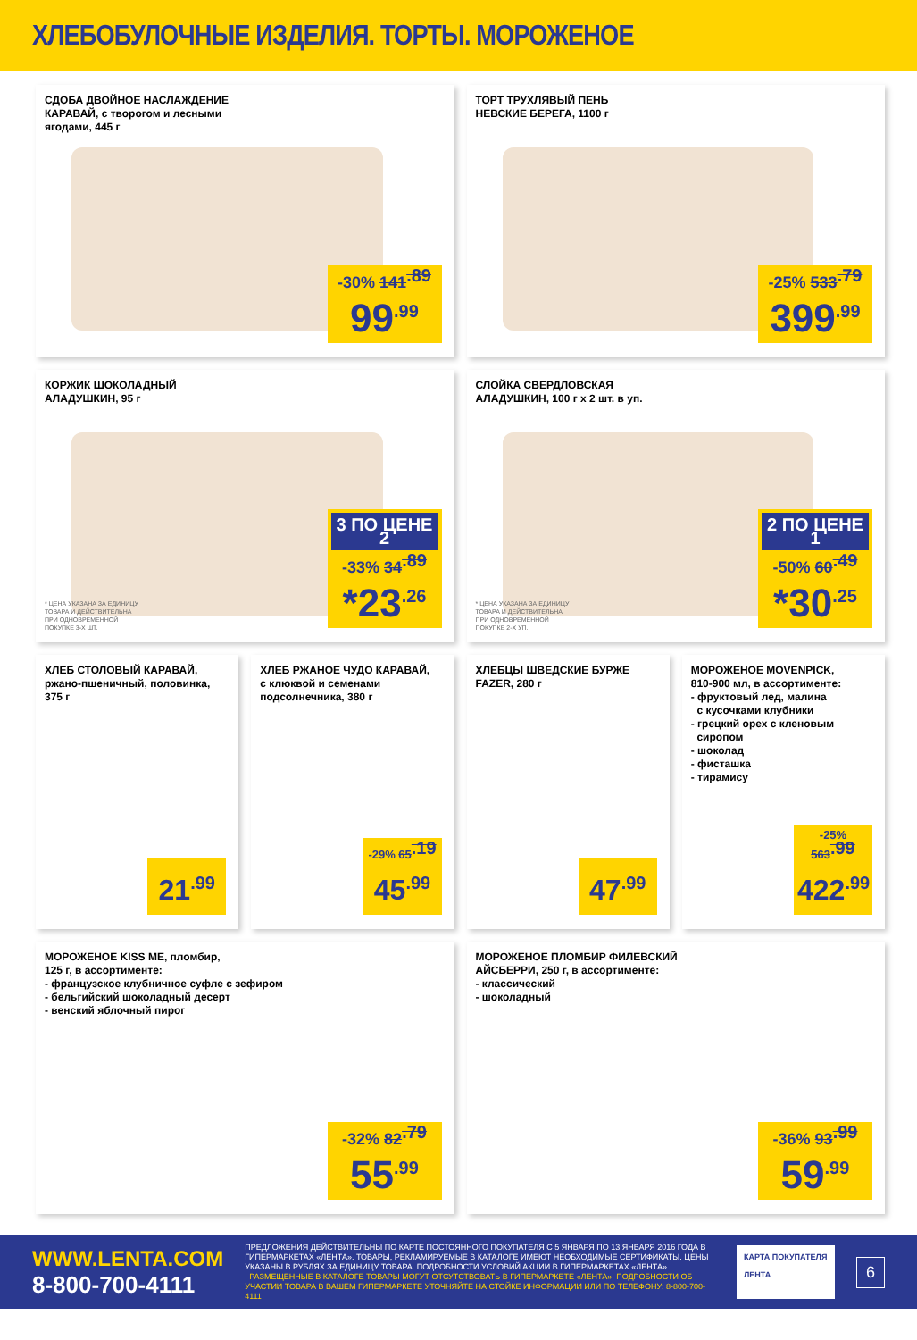ХЛЕБОБУЛОЧНЫЕ ИЗДЕЛИЯ. ТОРТЫ. МОРОЖЕНОЕ
СДОБА ДВОЙНОЕ НАСЛАЖДЕНИЕ
КАРАВАЙ, с творогом и лесными
ягодами, 445 г
-30% 141<sup>.89</sup>
99<sup>.99</sup>
ТОРТ ТРУХЛЯВЫЙ ПЕНЬ
НЕВСКИЕ БЕРЕГА, 1100 г
-25% 533<sup>.79</sup>
399<sup>.99</sup>
КОРЖИК ШОКОЛАДНЫЙ
АЛАДУШКИН, 95 г
* ЦЕНА УКАЗАНА ЗА ЕДИНИЦУ
ТОВАРА И ДЕЙСТВИТЕЛЬНА
ПРИ ОДНОВРЕМЕННОЙ
ПОКУПКЕ 3-Х ШТ.
3 ПО ЦЕНЕ 2
-33% 34<sup>.89</sup>
*23<sup>.26</sup>
СЛОЙКА СВЕРДЛОВСКАЯ
АЛАДУШКИН, 100 г х 2 шт. в уп.
* ЦЕНА УКАЗАНА ЗА ЕДИНИЦУ
ТОВАРА И ДЕЙСТВИТЕЛЬНА
ПРИ ОДНОВРЕМЕННОЙ
ПОКУПКЕ 2-Х УП.
2 ПО ЦЕНЕ 1
-50% 60<sup>.49</sup>
*30<sup>.25</sup>
ХЛЕБ СТОЛОВЫЙ КАРАВАЙ,
ржано-пшеничный, половинка,
375 г
21<sup>.99</sup>
ХЛЕБ РЖАНОЕ ЧУДО КАРАВАЙ,
с клюквой и семенами
подсолнечника, 380 г
-29% 65<sup>.19</sup>
45<sup>.99</sup>
ХЛЕБЦЫ ШВЕДСКИЕ БУРЖЕ
FAZER, 280 г
47<sup>.99</sup>
МОРОЖЕНОЕ MOVENPICK,
810-900 мл, в ассортименте:
- фруктовый лед, малина
с кусочками клубники
- грецкий орех с кленовым
сиропом
- шоколад
- фисташка
- тирамису
-25% 563<sup>.99</sup>
422<sup>.99</sup>
МОРОЖЕНОЕ KISS ME, пломбир,
125 г, в ассортименте:
- французское клубничное суфле с зефиром
- бельгийский шоколадный десерт
- венский яблочный пирог
-32% 82<sup>.79</sup>
55<sup>.99</sup>
МОРОЖЕНОЕ ПЛОМБИР ФИЛЕВСКИЙ
АЙСБЕРРИ, 250 г, в ассортименте:
- классический
- шоколадный
-36% 93<sup>.99</sup>
59<sup>.99</sup>
WWW.LENTA.COM
8-800-700-4111
ПРЕДЛОЖЕНИЯ ДЕЙСТВИТЕЛЬНЫ ПО КАРТЕ ПОСТОЯННОГО ПОКУПАТЕЛЯ С 5 ЯНВАРЯ ПО 13 ЯНВАРЯ 2016 ГОДА В ГИПЕРМАРКЕТАХ «ЛЕНТА». ТОВАРЫ, РЕКЛАМИРУЕМЫЕ В КАТАЛОГЕ ИМЕЮТ НЕОБХОДИМЫЕ СЕРТИФИКАТЫ. ЦЕНЫ УКАЗАНЫ В РУБЛЯХ ЗА ЕДИНИЦУ ТОВАРА. ПОДРОБНОСТИ УСЛОВИЙ АКЦИИ В ГИПЕРМАРКЕТАХ «ЛЕНТА».
! РАЗМЕЩЕННЫЕ В КАТАЛОГЕ ТОВАРЫ МОГУТ ОТСУТСТВОВАТЬ В ГИПЕРМАРКЕТЕ «ЛЕНТА». ПОДРОБНОСТИ ОБ УЧАСТИИ ТОВАРА В ВАШЕМ ГИПЕРМАРКЕТЕ УТОЧНЯЙТЕ НА СТОЙКЕ ИНФОРМАЦИИ ИЛИ ПО ТЕЛЕФОНУ: 8-800-700-4111
КАРТА ПОКУПАТЕЛЯ
ЛЕНТА
6